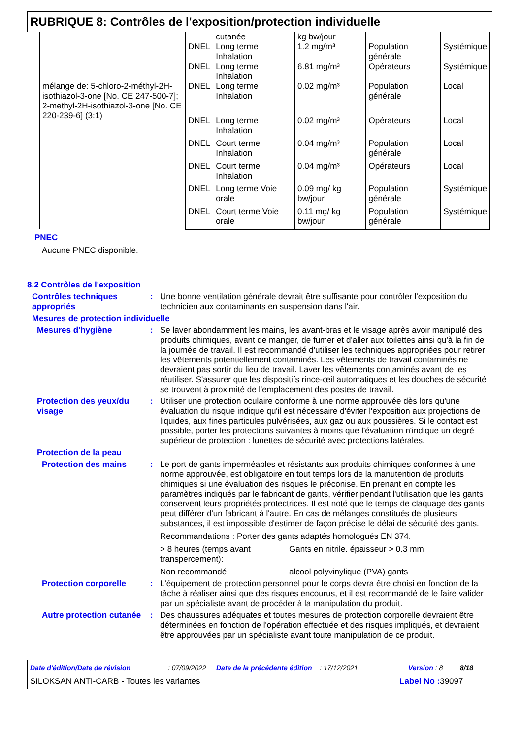RUBRIQUE 8: Contrôles de l'exposition/protection individuelle
| | | cutanée | kg bw/jour | | |
| | DNEL | Long terme Inhalation | 1.2 mg/m³ | Population générale | Systémique |
| | DNEL | Long terme Inhalation | 6.81 mg/m³ | Opérateurs | Systémique |
| mélange de: 5-chloro-2-méthyl-2H-isothiazol-3-one [No. CE 247-500-7]; 2-methyl-2H-isothiazol-3-one [No. CE 220-239-6] (3:1) | DNEL | Long terme Inhalation | 0.02 mg/m³ | Population générale | Local |
| | DNEL | Long terme Inhalation | 0.02 mg/m³ | Opérateurs | Local |
| | DNEL | Court terme Inhalation | 0.04 mg/m³ | Population générale | Local |
| | DNEL | Court terme Inhalation | 0.04 mg/m³ | Opérateurs | Local |
| | DNEL | Long terme Voie orale | 0.09 mg/ kg bw/jour | Population générale | Systémique |
| | DNEL | Court terme Voie orale | 0.11 mg/ kg bw/jour | Population générale | Systémique |
PNEC
Aucune PNEC disponible.
8.2 Contrôles de l'exposition
Contrôles techniques appropriés
: Une bonne ventilation générale devrait être suffisante pour contrôler l'exposition du technicien aux contaminants en suspension dans l'air.
Mesures de protection individuelle
Mesures d'hygiène : Se laver abondamment les mains, les avant-bras et le visage après avoir manipulé des produits chimiques, avant de manger, de fumer et d'aller aux toilettes ainsi qu'à la fin de la journée de travail. Il est recommandé d'utiliser les techniques appropriées pour retirer les vêtements potentiellement contaminés. Les vêtements de travail contaminés ne devraient pas sortir du lieu de travail. Laver les vêtements contaminés avant de les réutiliser. S'assurer que les dispositifs rince-œil automatiques et les douches de sécurité se trouvent à proximité de l'emplacement des postes de travail.
Protection des yeux/du visage
: Utiliser une protection oculaire conforme à une norme approuvée dès lors qu'une évaluation du risque indique qu'il est nécessaire d'éviter l'exposition aux projections de liquides, aux fines particules pulvérisées, aux gaz ou aux poussières. Si le contact est possible, porter les protections suivantes à moins que l'évaluation n'indique un degré supérieur de protection : lunettes de sécurité avec protections latérales.
Protection de la peau
Protection des mains : Le port de gants imperméables et résistants aux produits chimiques conformes à une norme approuvée, est obligatoire en tout temps lors de la manutention de produits chimiques si une évaluation des risques le préconise. En prenant en compte les paramètres indiqués par le fabricant de gants, vérifier pendant l'utilisation que les gants conservent leurs propriétés protectrices. Il est noté que le temps de claquage des gants peut différer d'un fabricant à l'autre. En cas de mélanges constitués de plusieurs substances, il est impossible d'estimer de façon précise le délai de sécurité des gants.
Recommandations : Porter des gants adaptés homologués EN 374.
> 8 heures (temps avant transpercement):
Gants en nitrile. épaisseur > 0.3 mm
Non recommandé alcool polyvinylique (PVA) gants
Protection corporelle : L'équipement de protection personnel pour le corps devra être choisi en fonction de la tâche à réaliser ainsi que des risques encourus, et il est recommandé de le faire valider par un spécialiste avant de procéder à la manipulation du produit.
Autre protection cutanée
: Des chaussures adéquates et toutes mesures de protection corporelle devraient être déterminées en fonction de l'opération effectuée et des risques impliqués, et devraient être approuvées par un spécialiste avant toute manipulation de ce produit.
Date d'édition/Date de révision: 07/09/2022 Date de la précédente édition: 17/12/2021 Version : 8 8/18
SILOKSAN ANTI-CARB - Toutes les variantes Label No : 39097